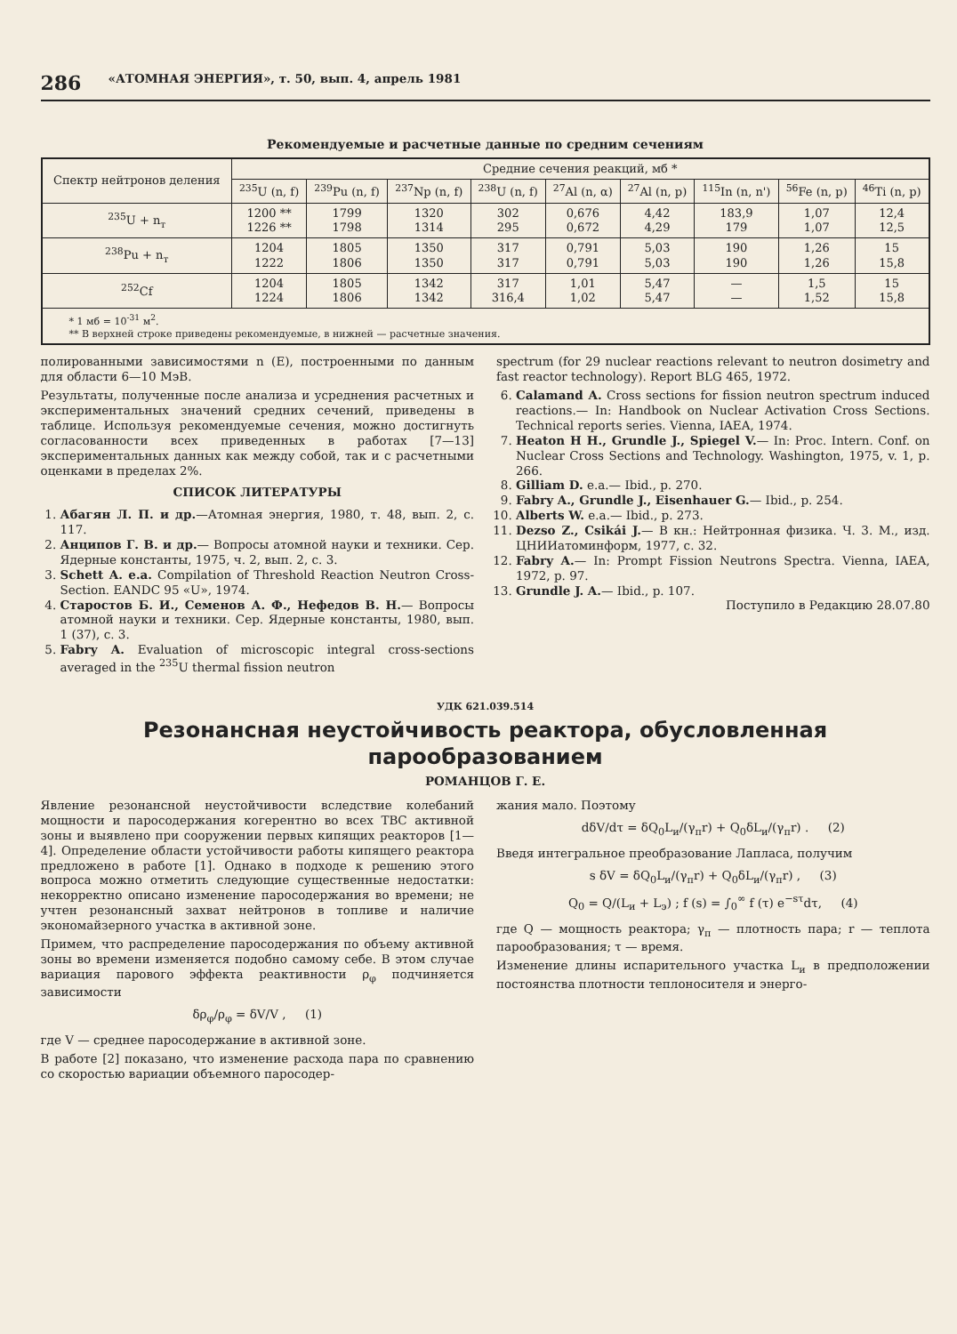286 «АТОМНАЯ ЭНЕРГИЯ», т. 50, вып. 4, апрель 1981
Рекомендуемые и расчетные данные по средним сечениям
| Спектр нейтронов деления | Средние сечения реакций, мб * | | | | | | | | |
| --- | --- | --- | --- | --- | --- | --- | --- | --- | --- |
| | <sup>235</sup>U (n, f) | <sup>239</sup>Pu (n, f) | <sup>237</sup>Np (n, f) | <sup>238</sup>U (n, f) | <sup>27</sup>Al (n, α) | <sup>27</sup>Al (n, p) | <sup>115</sup>In (n, n') | <sup>56</sup>Fe (n, p) | <sup>46</sup>Ti (n, p) |
| <sup>235</sup>U + n<sub>т</sub> | 1200 ** 1226 ** | 1799 1798 | 1320 1314 | 302 295 | 0,676 0,672 | 4,42 4,29 | 183,9 179 | 1,07 1,07 | 12,4 12,5 |
| <sup>238</sup>Pu + n<sub>т</sub> | 1204 1222 | 1805 1806 | 1350 1350 | 317 317 | 0,791 0,791 | 5,03 5,03 | 190 190 | 1,26 1,26 | 15 15,8 |
| <sup>252</sup>Cf | 1204 1224 | 1805 1806 | 1342 1342 | 317 316,4 | 1,01 1,02 | 5,47 5,47 | — — | 1,5 1,52 | 15 15,8 |
| * 1 мб = 10<sup>-31</sup> м<sup>2</sup>. ** В верхней строке приведены рекомендуемые, в нижней — расчетные значения. | | | | | | | | | |
полированными зависимостями n (E), построенными по данным для области 6—10 МэВ.
Результаты, полученные после анализа и усреднения расчетных и экспериментальных значений средних сечений, приведены в таблице. Используя рекомендуемые сечения, можно достигнуть согласованности всех приведенных в работах [7—13] экспериментальных данных как между собой, так и с расчетными оценками в пределах 2%.
СПИСОК ЛИТЕРАТУРЫ
1. Абагян Л. П. и др.—Атомная энергия, 1980, т. 48, вып. 2, с. 117.
2. Анципов Г. В. и др.— Вопросы атомной науки и техники. Сер. Ядерные константы, 1975, ч. 2, вып. 2, с. 3.
3. Schett A. e.a. Compilation of Threshold Reaction Neutron Cross-Section. EANDC 95 «U», 1974.
4. Старостов Б. И., Семенов А. Ф., Нефедов В. Н.— Вопросы атомной науки и техники. Сер. Ядерные константы, 1980, вып. 1 (37), с. 3.
5. Fabry A. Evaluation of microscopic integral cross-sections averaged in the <sup>235</sup>U thermal fission neutron
spectrum (for 29 nuclear reactions relevant to neutron dosimetry and fast reactor technology). Report BLG 465, 1972.
6. Calamand A. Cross sections for fission neutron spectrum induced reactions.— In: Handbook on Nuclear Activation Cross Sections. Technical reports series. Vienna, IAEA, 1974.
7. Heaton H H., Grundle J., Spiegel V.— In: Proc. Intern. Conf. on Nuclear Cross Sections and Technology. Washington, 1975, v. 1, p. 266.
8. Gilliam D. e.a.— Ibid., p. 270.
9. Fabry A., Grundle J., Eisenhauer G.— Ibid., p. 254.
10. Alberts W. e.a.— Ibid., p. 273.
11. Dezso Z., Csikái J.— В кн.: Нейтронная физика. Ч. 3. М., изд. ЦНИИатоминформ, 1977, с. 32.
12. Fabry A.— In: Prompt Fission Neutrons Spectra. Vienna, IAEA, 1972, p. 97.
13. Grundle J. A.— Ibid., p. 107.
Поступило в Редакцию 28.07.80
УДК 621.039.514
Резонансная неустойчивость реактора, обусловленная парообразованием
РОМАНЦОВ Г. Е.
Явление резонансной неустойчивости вследствие колебаний мощности и паросодержания когерентно во всех ТВС активной зоны и выявлено при сооружении первых кипящих реакторов [1—4]. Определение области устойчивости работы кипящего реактора предложено в работе [1]. Однако в подходе к решению этого вопроса можно отметить следующие существенные недостатки: некорректно описано изменение паросодержания во времени; не учтен резонансный захват нейтронов в топливе и наличие экономайзерного участка в активной зоне.
Примем, что распределение паросодержания по объему активной зоны во времени изменяется подобно самому себе. В этом случае вариация парового эффекта реактивности ρ<sub>φ</sub> подчиняется зависимости
δρ<sub>φ</sub>/ρ<sub>φ</sub> = δV/V , (1)
где V — среднее паросодержание в активной зоне.
В работе [2] показано, что изменение расхода пара по сравнению со скоростью вариации объемного паросодер-
жания мало. Поэтому
dδV/dτ = δQ<sub>0</sub>L<sub>и</sub>/(γ<sub>п</sub>r) + Q<sub>0</sub>δL<sub>и</sub>/(γ<sub>п</sub>r) . (2)
Введя интегральное преобразование Лапласа, получим
s δV = δQ<sub>0</sub>L<sub>и</sub>/(γ<sub>п</sub>r) + Q<sub>0</sub>δL<sub>и</sub>/(γ<sub>п</sub>r) , (3)
Q<sub>0</sub> = Q/(L<sub>и</sub> + L<sub>э</sub>) ; f (s) = ∫<sub>0</sub><sup>∞</sup> f (τ) e<sup>−sτ</sup>dτ, (4)
где Q — мощность реактора; γ<sub>п</sub> — плотность пара; r — теплота парообразования; τ — время.
Изменение длины испарительного участка L<sub>и</sub> в предположении постоянства плотности теплоносителя и энерго-